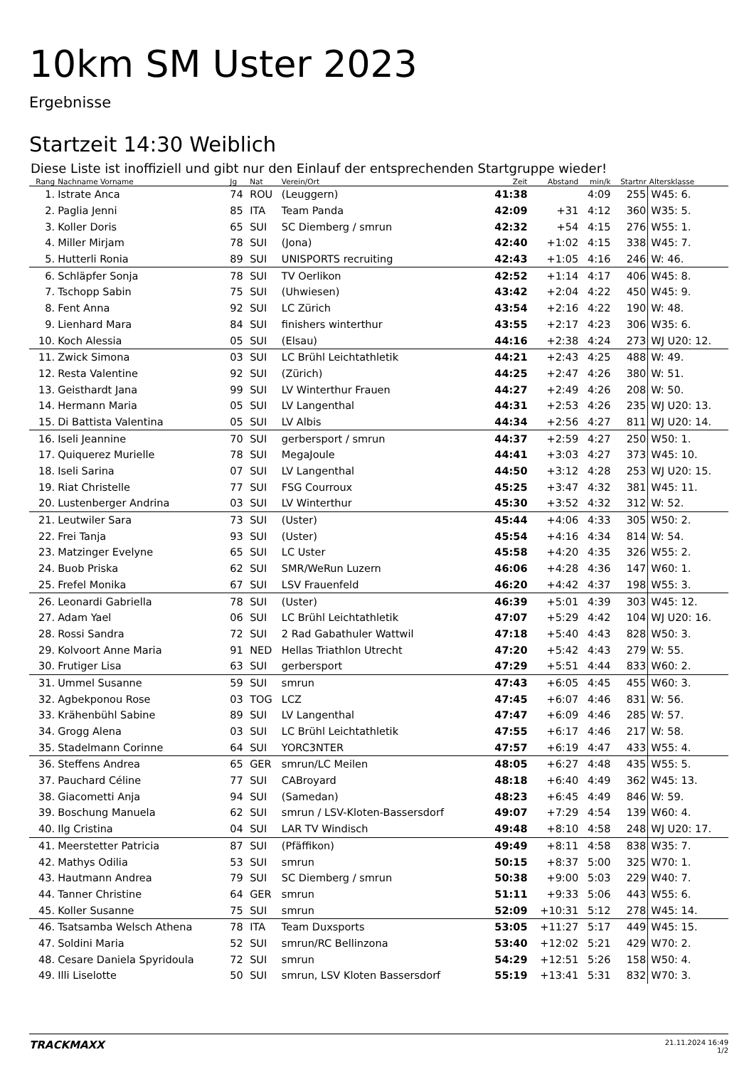10km SM Uster 2023
Ergebnisse
Startzeit 14:30 Weiblich
Diese Liste ist inoffiziell und gibt nur den Einlauf der entsprechenden Startgruppe wieder!
| Rang | Nachname Vorname | Jg | Nat | Verein/Ort | Zeit | Abstand | min/k | Startnr | Altersklasse |
| --- | --- | --- | --- | --- | --- | --- | --- | --- | --- |
| 1. | Istrate Anca | 74 | ROU | (Leuggern) | 41:38 | | 4:09 | 255 | W45: 6. |
| 2. | Paglia Jenni | 85 | ITA | Team Panda | 42:09 | +31 | 4:12 | 360 | W35: 5. |
| 3. | Koller Doris | 65 | SUI | SC Diemberg / smrun | 42:32 | +54 | 4:15 | 276 | W55: 1. |
| 4. | Miller Mirjam | 78 | SUI | (Jona) | 42:40 | +1:02 | 4:15 | 338 | W45: 7. |
| 5. | Hutterli Ronia | 89 | SUI | UNISPORTS recruiting | 42:43 | +1:05 | 4:16 | 246 | W: 46. |
| 6. | Schläpfer Sonja | 78 | SUI | TV Oerlikon | 42:52 | +1:14 | 4:17 | 406 | W45: 8. |
| 7. | Tschopp Sabin | 75 | SUI | (Uhwiesen) | 43:42 | +2:04 | 4:22 | 450 | W45: 9. |
| 8. | Fent Anna | 92 | SUI | LC Zürich | 43:54 | +2:16 | 4:22 | 190 | W: 48. |
| 9. | Lienhard Mara | 84 | SUI | finishers winterthur | 43:55 | +2:17 | 4:23 | 306 | W35: 6. |
| 10. | Koch Alessia | 05 | SUI | (Elsau) | 44:16 | +2:38 | 4:24 | 273 | WJ U20: 12. |
| 11. | Zwick Simona | 03 | SUI | LC Brühl Leichtathletik | 44:21 | +2:43 | 4:25 | 488 | W: 49. |
| 12. | Resta Valentine | 92 | SUI | (Zürich) | 44:25 | +2:47 | 4:26 | 380 | W: 51. |
| 13. | Geisthardt Jana | 99 | SUI | LV Winterthur Frauen | 44:27 | +2:49 | 4:26 | 208 | W: 50. |
| 14. | Hermann Maria | 05 | SUI | LV Langenthal | 44:31 | +2:53 | 4:26 | 235 | WJ U20: 13. |
| 15. | Di Battista Valentina | 05 | SUI | LV Albis | 44:34 | +2:56 | 4:27 | 811 | WJ U20: 14. |
| 16. | Iseli Jeannine | 70 | SUI | gerbersport / smrun | 44:37 | +2:59 | 4:27 | 250 | W50: 1. |
| 17. | Quiquerez Murielle | 78 | SUI | MegaJoule | 44:41 | +3:03 | 4:27 | 373 | W45: 10. |
| 18. | Iseli Sarina | 07 | SUI | LV Langenthal | 44:50 | +3:12 | 4:28 | 253 | WJ U20: 15. |
| 19. | Riat Christelle | 77 | SUI | FSG Courroux | 45:25 | +3:47 | 4:32 | 381 | W45: 11. |
| 20. | Lustenberger Andrina | 03 | SUI | LV Winterthur | 45:30 | +3:52 | 4:32 | 312 | W: 52. |
| 21. | Leutwiler Sara | 73 | SUI | (Uster) | 45:44 | +4:06 | 4:33 | 305 | W50: 2. |
| 22. | Frei Tanja | 93 | SUI | (Uster) | 45:54 | +4:16 | 4:34 | 814 | W: 54. |
| 23. | Matzinger Evelyne | 65 | SUI | LC Uster | 45:58 | +4:20 | 4:35 | 326 | W55: 2. |
| 24. | Buob Priska | 62 | SUI | SMR/WeRun Luzern | 46:06 | +4:28 | 4:36 | 147 | W60: 1. |
| 25. | Frefel Monika | 67 | SUI | LSV Frauenfeld | 46:20 | +4:42 | 4:37 | 198 | W55: 3. |
| 26. | Leonardi Gabriella | 78 | SUI | (Uster) | 46:39 | +5:01 | 4:39 | 303 | W45: 12. |
| 27. | Adam Yael | 06 | SUI | LC Brühl Leichtathletik | 47:07 | +5:29 | 4:42 | 104 | WJ U20: 16. |
| 28. | Rossi Sandra | 72 | SUI | 2 Rad Gabathuler Wattwil | 47:18 | +5:40 | 4:43 | 828 | W50: 3. |
| 29. | Kolvoort Anne Maria | 91 | NED | Hellas Triathlon Utrecht | 47:20 | +5:42 | 4:43 | 279 | W: 55. |
| 30. | Frutiger Lisa | 63 | SUI | gerbersport | 47:29 | +5:51 | 4:44 | 833 | W60: 2. |
| 31. | Ummel Susanne | 59 | SUI | smrun | 47:43 | +6:05 | 4:45 | 455 | W60: 3. |
| 32. | Agbekponou Rose | 03 | TOG | LCZ | 47:45 | +6:07 | 4:46 | 831 | W: 56. |
| 33. | Krähenbühl Sabine | 89 | SUI | LV Langenthal | 47:47 | +6:09 | 4:46 | 285 | W: 57. |
| 34. | Grogg Alena | 03 | SUI | LC Brühl Leichtathletik | 47:55 | +6:17 | 4:46 | 217 | W: 58. |
| 35. | Stadelmann Corinne | 64 | SUI | YORC3NTER | 47:57 | +6:19 | 4:47 | 433 | W55: 4. |
| 36. | Steffens Andrea | 65 | GER | smrun/LC Meilen | 48:05 | +6:27 | 4:48 | 435 | W55: 5. |
| 37. | Pauchard Céline | 77 | SUI | CABroyard | 48:18 | +6:40 | 4:49 | 362 | W45: 13. |
| 38. | Giacometti Anja | 94 | SUI | (Samedan) | 48:23 | +6:45 | 4:49 | 846 | W: 59. |
| 39. | Boschung Manuela | 62 | SUI | smrun / LSV-Kloten-Bassersdorf | 49:07 | +7:29 | 4:54 | 139 | W60: 4. |
| 40. | Ilg Cristina | 04 | SUI | LAR TV Windisch | 49:48 | +8:10 | 4:58 | 248 | WJ U20: 17. |
| 41. | Meerstetter Patricia | 87 | SUI | (Pfäffikon) | 49:49 | +8:11 | 4:58 | 838 | W35: 7. |
| 42. | Mathys Odilia | 53 | SUI | smrun | 50:15 | +8:37 | 5:00 | 325 | W70: 1. |
| 43. | Hautmann Andrea | 79 | SUI | SC Diemberg / smrun | 50:38 | +9:00 | 5:03 | 229 | W40: 7. |
| 44. | Tanner Christine | 64 | GER | smrun | 51:11 | +9:33 | 5:06 | 443 | W55: 6. |
| 45. | Koller Susanne | 75 | SUI | smrun | 52:09 | +10:31 | 5:12 | 278 | W45: 14. |
| 46. | Tsatsamba Welsch Athena | 78 | ITA | Team Duxsports | 53:05 | +11:27 | 5:17 | 449 | W45: 15. |
| 47. | Soldini Maria | 52 | SUI | smrun/RC Bellinzona | 53:40 | +12:02 | 5:21 | 429 | W70: 2. |
| 48. | Cesare Daniela Spyridoula | 72 | SUI | smrun | 54:29 | +12:51 | 5:26 | 158 | W50: 4. |
| 49. | Illi Liselotte | 50 | SUI | smrun, LSV Kloten Bassersdorf | 55:19 | +13:41 | 5:31 | 832 | W70: 3. |
TRACKMAXX
21.11.2024 16:49
1/2